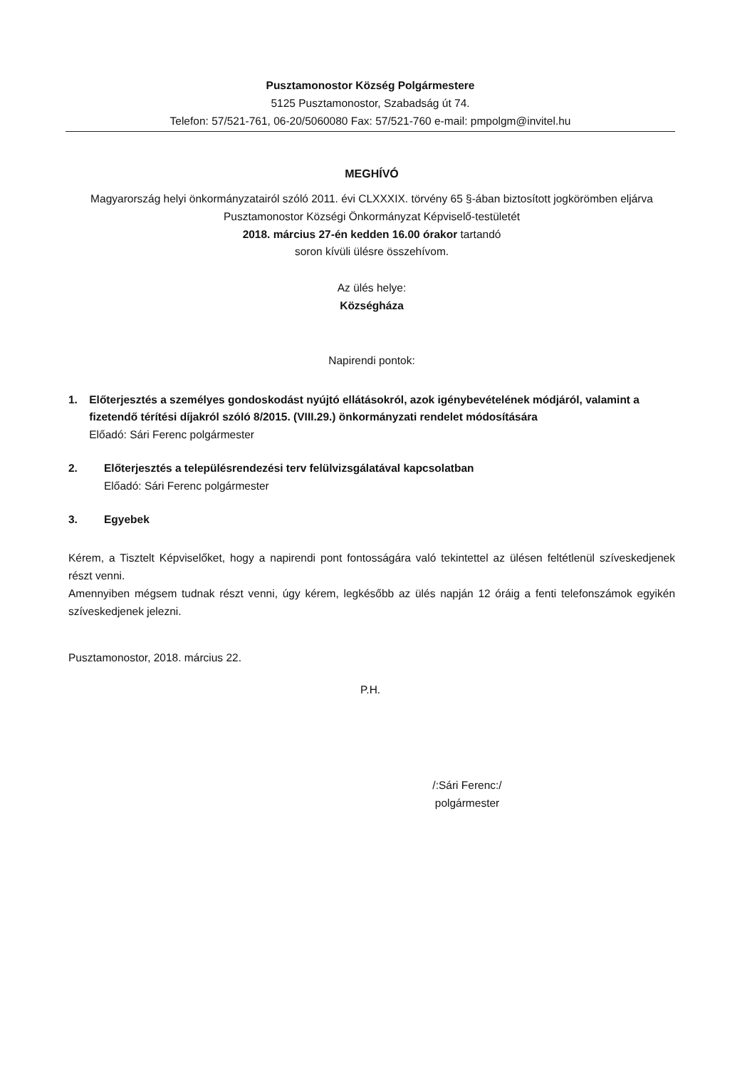Pusztamonostor Község Polgármestere
5125 Pusztamonostor, Szabadság út 74.
Telefon: 57/521-761, 06-20/5060080 Fax: 57/521-760 e-mail: pmpolgm@invitel.hu
MEGHÍVÓ
Magyarország helyi önkormányzatairól szóló 2011. évi CLXXXIX. törvény 65 §-ában biztosított jogkörömben eljárva Pusztamonostor Községi Önkormányzat Képviselő-testületét
2018. március 27-én kedden 16.00 órakor tartandó
soron kívüli ülésre összehívom.
Az ülés helye:
Községháza
Napirendi pontok:
1. Előterjesztés a személyes gondoskodást nyújtó ellátásokról, azok igénybevételének módjáról, valamint a fizetendő térítési díjakról szóló 8/2015. (VIII.29.) önkormányzati rendelet módosítására
Előadó: Sári Ferenc polgármester
2. Előterjesztés a településrendezési terv felülvizsgálatával kapcsolatban
Előadó: Sári Ferenc polgármester
3. Egyebek
Kérem, a Tisztelt Képviselőket, hogy a napirendi pont fontosságára való tekintettel az ülésen feltétlenül szíveskedjenek részt venni.
Amennyiben mégsem tudnak részt venni, úgy kérem, legkésőbb az ülés napján 12 óráig a fenti telefonszámok egyikén szíveskedjenek jelezni.
Pusztamonostor, 2018. március 22.
P.H.
/:Sári Ferenc:/
polgármester